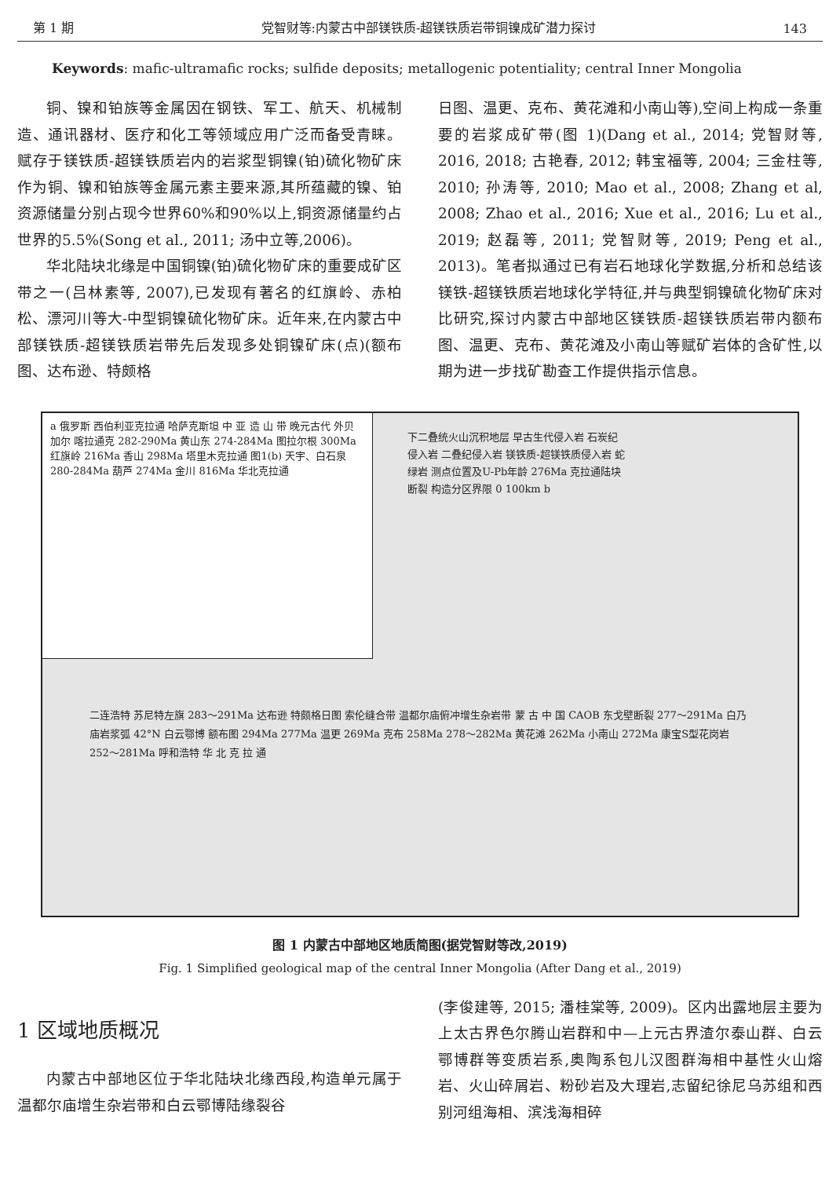第 1 期 党智财等:内蒙古中部镁铁质-超镁铁质岩带铜镍成矿潜力探讨 143
Keywords: mafic-ultramafic rocks; sulfide deposits; metallogenic potentiality; central Inner Mongolia
铜、镍和铂族等金属因在钢铁、军工、航天、机械制造、通讯器材、医疗和化工等领域应用广泛而备受青睐。赋存于镁铁质-超镁铁质岩内的岩浆型铜镍(铂)硫化物矿床作为铜、镍和铂族等金属元素主要来源,其所蕴藏的镍、铂资源储量分别占现今世界60%和90%以上,铜资源储量约占世界的5.5%(Song et al., 2011; 汤中立等,2006)。
华北陆块北缘是中国铜镍(铂)硫化物矿床的重要成矿区带之一(吕林素等, 2007),已发现有著名的红旗岭、赤柏松、漂河川等大-中型铜镍硫化物矿床。近年来,在内蒙古中部镁铁质-超镁铁质岩带先后发现多处铜镍矿床(点)(额布图、达布逊、特颇格
日图、温更、克布、黄花滩和小南山等),空间上构成一条重要的岩浆成矿带(图 1)(Dang et al., 2014; 党智财等, 2016, 2018; 古艳春, 2012; 韩宝福等, 2004; 三金柱等, 2010; 孙涛等, 2010; Mao et al., 2008; Zhang et al, 2008; Zhao et al., 2016; Xue et al., 2016; Lu et al., 2019; 赵磊等, 2011; 党智财等, 2019; Peng et al., 2013)。笔者拟通过已有岩石地球化学数据,分析和总结该镁铁-超镁铁质岩地球化学特征,并与典型铜镍硫化物矿床对比研究,探讨内蒙古中部地区镁铁质-超镁铁质岩带内额布图、温更、克布、黄花滩及小南山等赋矿岩体的含矿性,以期为进一步找矿勘查工作提供指示信息。
a 俄罗斯 西伯利亚克拉通 哈萨克斯坦 中 亚 造 山 带 晚元古代 外贝加尔 喀拉通克 282-290Ma 黄山东 274-284Ma 图拉尔根 300Ma 红旗岭 216Ma 香山 298Ma 塔里木克拉通 图1(b) 天宇、白石泉 280-284Ma 葫芦 274Ma 金川 816Ma 华北克拉通
下二叠统火山沉积地层 早古生代侵入岩 石炭纪侵入岩 二叠纪侵入岩 镁铁质-超镁铁质侵入岩 蛇绿岩 测点位置及U-Pb年龄 276Ma 克拉通陆块 断裂 构造分区界限 0 100km b
二连浩特 苏尼特左旗 283～291Ma 达布逊 特颇格日图 索伦缝合带 温都尔庙俯冲增生杂岩带 蒙 古 中 国 CAOB 东戈壁断裂 277～291Ma 白乃庙岩浆弧 42°N 白云鄂博 额布图 294Ma 277Ma 温更 269Ma 克布 258Ma 278～282Ma 黄花滩 262Ma 小南山 272Ma 康宝S型花岗岩 252～281Ma 呼和浩特 华 北 克 拉 通
图 1 内蒙古中部地区地质简图(据党智财等改,2019)
Fig. 1 Simplified geological map of the central Inner Mongolia (After Dang et al., 2019)
1 区域地质概况
内蒙古中部地区位于华北陆块北缘西段,构造单元属于温都尔庙增生杂岩带和白云鄂博陆缘裂谷
(李俊建等, 2015; 潘桂棠等, 2009)。区内出露地层主要为上太古界色尔腾山岩群和中—上元古界渣尔泰山群、白云鄂博群等变质岩系,奥陶系包儿汉图群海相中基性火山熔岩、火山碎屑岩、粉砂岩及大理岩,志留纪徐尼乌苏组和西别河组海相、滨浅海相碎